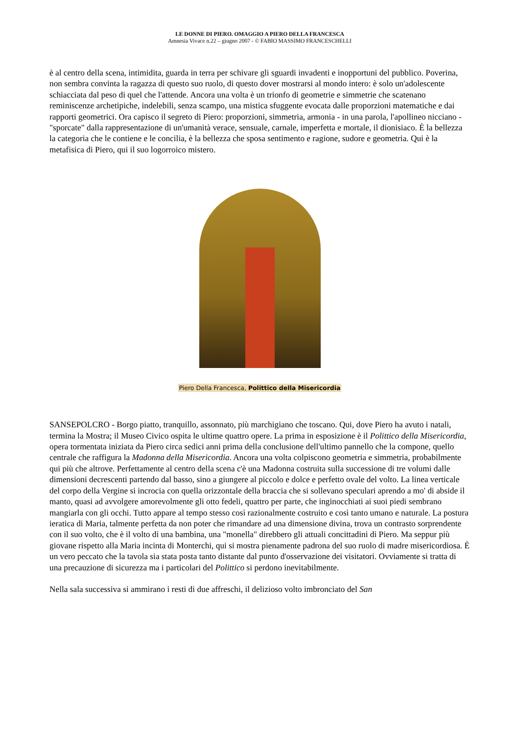LE DONNE DI PIERO. OMAGGIO A PIERO DELLA FRANCESCA
Amnesia Vivace n.22 – giugno 2007 - © FABIO MASSIMO FRANCESCHELLI
è al centro della scena, intimidita, guarda in terra per schivare gli sguardi invadenti e inopportuni del pubblico. Poverina, non sembra convinta la ragazza di questo suo ruolo, di questo dover mostrarsi al mondo intero: è solo un'adolescente schiacciata dal peso di quel che l'attende. Ancora una volta è un trionfo di geometrie e simmetrie che scatenano reminiscenze archetipiche, indelebili, senza scampo, una mistica sfuggente evocata dalle proporzioni matematiche e dai rapporti geometrici. Ora capisco il segreto di Piero: proporzioni, simmetria, armonia - in una parola, l'apollineo nicciano - "sporcate" dalla rappresentazione di un'umanità verace, sensuale, carnale, imperfetta e mortale, il dionisiaco. È la bellezza la categoria che le contiene e le concilia, è la bellezza che sposa sentimento e ragione, sudore e geometria. Qui è la metafisica di Piero, qui il suo logorroico mistero.
Piero Della Francesca, Polittico della Misericordia
SANSEPOLCRO - Borgo piatto, tranquillo, assonnato, più marchigiano che toscano. Qui, dove Piero ha avuto i natali, termina la Mostra; il Museo Civico ospita le ultime quattro opere. La prima in esposizione è il Polittico della Misericordia, opera tormentata iniziata da Piero circa sedici anni prima della conclusione dell'ultimo pannello che la compone, quello centrale che raffigura la Madonna della Misericordia. Ancora una volta colpiscono geometria e simmetria, probabilmente qui più che altrove. Perfettamente al centro della scena c'è una Madonna costruita sulla successione di tre volumi dalle dimensioni decrescenti partendo dal basso, sino a giungere al piccolo e dolce e perfetto ovale del volto. La linea verticale del corpo della Vergine si incrocia con quella orizzontale della braccia che si sollevano speculari aprendo a mo' di abside il manto, quasi ad avvolgere amorevolmente gli otto fedeli, quattro per parte, che inginocchiati ai suoi piedi sembrano mangiarla con gli occhi. Tutto appare al tempo stesso così razionalmente costruito e così tanto umano e naturale. La postura ieratica di Maria, talmente perfetta da non poter che rimandare ad una dimensione divina, trova un contrasto sorprendente con il suo volto, che è il volto di una bambina, una "monella" direbbero gli attuali concittadini di Piero. Ma seppur più giovane rispetto alla Maria incinta di Monterchi, qui si mostra pienamente padrona del suo ruolo di madre misericordiosa. È un vero peccato che la tavola sia stata posta tanto distante dal punto d'osservazione dei visitatori. Ovviamente si tratta di una precauzione di sicurezza ma i particolari del Polittico si perdono inevitabilmente.
Nella sala successiva si ammirano i resti di due affreschi, il delizioso volto imbronciato del San